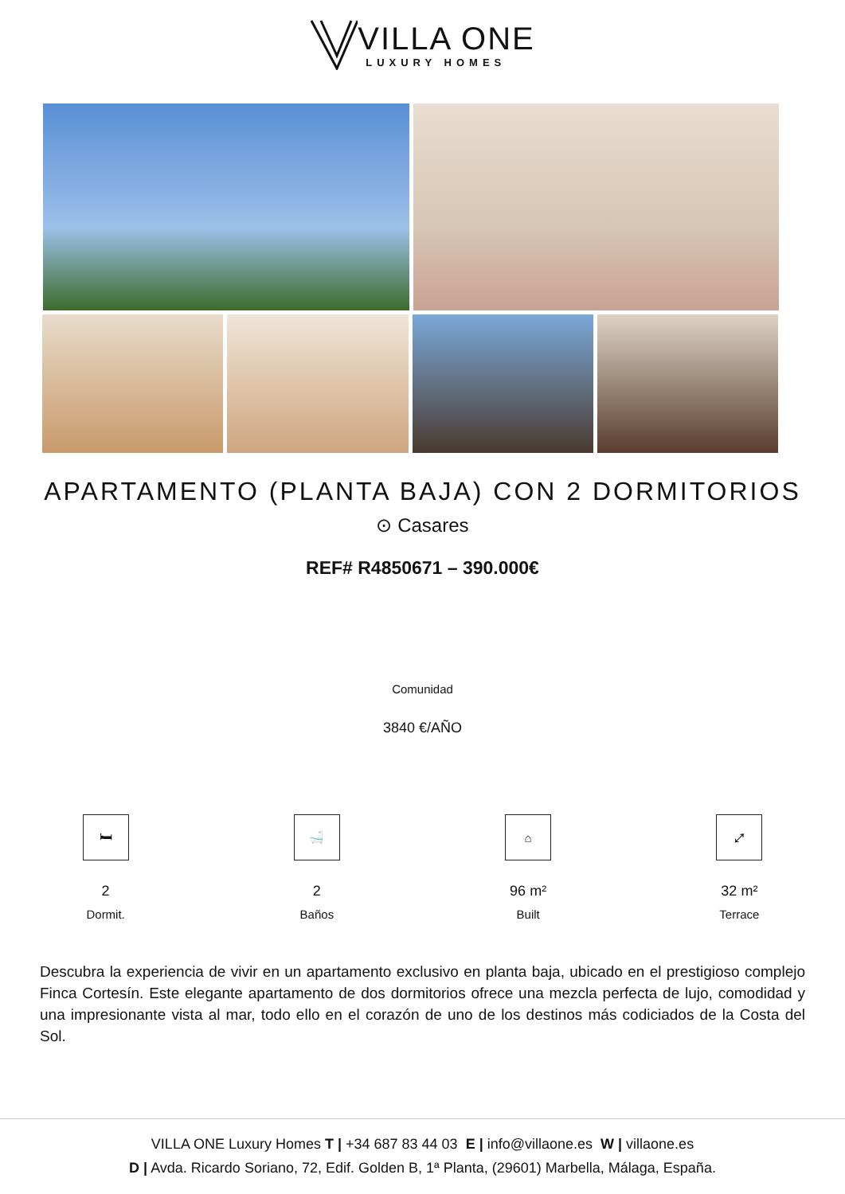VILLA ONE
LUXURY HOMES
APARTAMENTO (PLANTA BAJA) CON 2 DORMITORIOS
⊙ Casares
REF# R4850671 – 390.000€
Comunidad
3840 €/AÑO
🛏
2
Dormit.
🛁
2
Baños
⌂
96 m²
Built
⤢
32 m²
Terrace
Descubra la experiencia de vivir en un apartamento exclusivo en planta baja, ubicado en el prestigioso complejo Finca Cortesín. Este elegante apartamento de dos dormitorios ofrece una mezcla perfecta de lujo, comodidad y una impresionante vista al mar, todo ello en el corazón de uno de los destinos más codiciados de la Costa del Sol.
VILLA ONE Luxury Homes T | +34 687 83 44 03 E | info@villaone.es W | villaone.es
D | Avda. Ricardo Soriano, 72, Edif. Golden B, 1ª Planta, (29601) Marbella, Málaga, España.